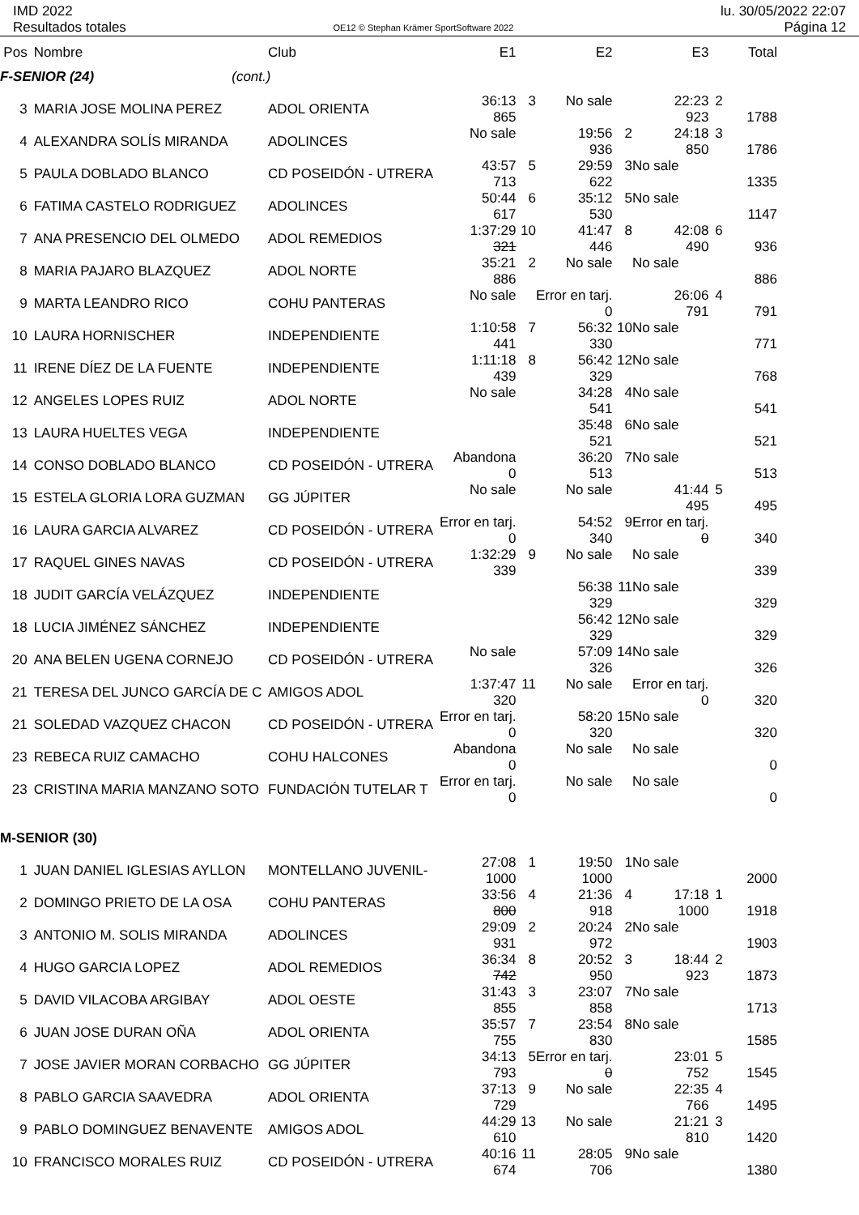IMD 2022
Resultados totales
OE12 © Stephan Krämer SportSoftware 2022
lu. 30/05/2022 22:07
Página 12
| Pos | Nombre | Club | E1 | | E2 | | E3 | | Total |
| --- | --- | --- | --- | --- | --- | --- | --- | --- | --- |
| F-SENIOR (24) (cont.) | | | | | | | | | |
| 3 | MARIA JOSE MOLINA PEREZ | ADOL ORIENTA | 36:13 865 | 3 | No sale | | 22:23 923 | 2 | 1788 |
| 4 | ALEXANDRA SOLÍS MIRANDA | ADOLINCES | No sale | | 19:56 936 | 2 | 24:18 850 | 3 | 1786 |
| 5 | PAULA DOBLADO BLANCO | CD POSEIDÓN - UTRERA | 43:57 713 | 5 | 29:59 622 | 3 | No sale | | 1335 |
| 6 | FATIMA CASTELO RODRIGUEZ | ADOLINCES | 50:44 617 | 6 | 35:12 530 | 5 | No sale | | 1147 |
| 7 | ANA PRESENCIO DEL OLMEDO | ADOL REMEDIOS | 1:37:29 321 | 10 | 41:47 446 | 8 | 42:08 490 | 6 | 936 |
| 8 | MARIA PAJARO BLAZQUEZ | ADOL NORTE | 35:21 886 | 2 | No sale | | No sale | | 886 |
| 9 | MARTA LEANDRO RICO | COHU PANTERAS | No sale | | Error en tarj. 0 | | 26:06 791 | 4 | 791 |
| 10 | LAURA HORNISCHER | INDEPENDIENTE | 1:10:58 441 | 7 | 56:32 330 | 10 | No sale | | 771 |
| 11 | IRENE DÍEZ DE LA FUENTE | INDEPENDIENTE | 1:11:18 439 | 8 | 56:42 329 | 12 | No sale | | 768 |
| 12 | ANGELES LOPES RUIZ | ADOL NORTE | No sale | | 34:28 541 | 4 | No sale | | 541 |
| 13 | LAURA HUELTES VEGA | INDEPENDIENTE | | | 35:48 521 | 6 | No sale | | 521 |
| 14 | CONSO DOBLADO BLANCO | CD POSEIDÓN - UTRERA | Abandona 0 | | 36:20 513 | 7 | No sale | | 513 |
| 15 | ESTELA GLORIA LORA GUZMAN | GG JÚPITER | No sale | | No sale | | 41:44 495 | 5 | 495 |
| 16 | LAURA GARCIA ALVAREZ | CD POSEIDÓN - UTRERA | Error en tarj. 0 | | 54:52 340 | 9 | Error en tarj. 0 | | 340 |
| 17 | RAQUEL GINES NAVAS | CD POSEIDÓN - UTRERA | 1:32:29 339 | 9 | No sale | | No sale | | 339 |
| 18 | JUDIT GARCÍA VELÁZQUEZ | INDEPENDIENTE | | | 56:38 329 | 11 | No sale | | 329 |
| 18 | LUCIA JIMÉNEZ SÁNCHEZ | INDEPENDIENTE | | | 56:42 329 | 12 | No sale | | 329 |
| 20 | ANA BELEN UGENA CORNEJO | CD POSEIDÓN - UTRERA | No sale | | 57:09 326 | 14 | No sale | | 326 |
| 21 | TERESA DEL JUNCO GARCÍA DE C | AMIGOS ADOL | 1:37:47 320 | 11 | No sale | | Error en tarj. 0 | | 320 |
| 21 | SOLEDAD VAZQUEZ CHACON | CD POSEIDÓN - UTRERA | Error en tarj. 0 | | 58:20 320 | 15 | No sale | | 320 |
| 23 | REBECA RUIZ CAMACHO | COHU HALCONES | Abandona 0 | | No sale | | No sale | | 0 |
| 23 | CRISTINA MARIA MANZANO SOTO | FUNDACIÓN TUTELAR T | Error en tarj. 0 | | No sale | | No sale | | 0 |
| M-SENIOR (30) | | | | | | | | | |
| 1 | JUAN DANIEL IGLESIAS AYLLON | MONTELLANO JUVENIL- | 27:08 1000 | 1 | 19:50 1000 | 1 | No sale | | 2000 |
| 2 | DOMINGO PRIETO DE LA OSA | COHU PANTERAS | 33:56 800 | 4 | 21:36 918 | 4 | 17:18 1000 | 1 | 1918 |
| 3 | ANTONIO M. SOLIS MIRANDA | ADOLINCES | 29:09 931 | 2 | 20:24 972 | 2 | No sale | | 1903 |
| 4 | HUGO GARCIA LOPEZ | ADOL REMEDIOS | 36:34 742 | 8 | 20:52 950 | 3 | 18:44 923 | 2 | 1873 |
| 5 | DAVID VILACOBA ARGIBAY | ADOL OESTE | 31:43 855 | 3 | 23:07 858 | 7 | No sale | | 1713 |
| 6 | JUAN JOSE DURAN OÑA | ADOL ORIENTA | 35:57 755 | 7 | 23:54 830 | 8 | No sale | | 1585 |
| 7 | JOSE JAVIER MORAN CORBACHO | GG JÚPITER | 34:13 793 | 5 | Error en tarj. 0 | | 23:01 752 | 5 | 1545 |
| 8 | PABLO GARCIA SAAVEDRA | ADOL ORIENTA | 37:13 729 | 9 | No sale | | 22:35 766 | 4 | 1495 |
| 9 | PABLO DOMINGUEZ BENAVENTE | AMIGOS ADOL | 44:29 610 | 13 | No sale | | 21:21 810 | 3 | 1420 |
| 10 | FRANCISCO MORALES RUIZ | CD POSEIDÓN - UTRERA | 40:16 674 | 11 | 28:05 706 | 9 | No sale | | 1380 |